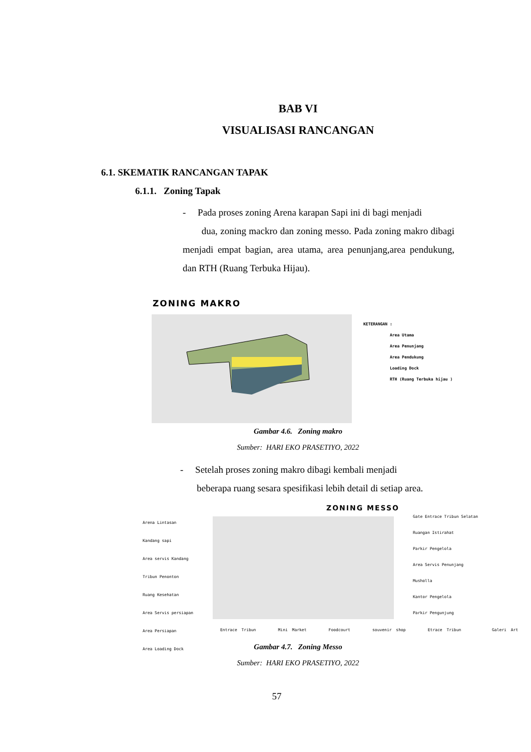BAB VI
VISUALISASI RANCANGAN
6.1. SKEMATIK RANCANGAN TAPAK
6.1.1. Zoning Tapak
- Pada proses zoning Arena karapan Sapi ini di bagi menjadi
dua, zoning mackro dan zoning messo. Pada zoning makro dibagi menjadi empat bagian, area utama, area penunjang,area pendukung, dan RTH (Ruang Terbuka Hijau).
ZONING MAKRO
KETERANGAN :
Area Utama
Area Penunjang
Area Pendukung
Loading Dock
RTH (Ruang Terbuka hijau )
Gambar 4.6. Zoning makro
Sumber: HARI EKO PRASETIYO, 2022
- Setelah proses zoning makro dibagi kembali menjadi
beberapa ruang sesara spesifikasi lebih detail di setiap area.
ZONING MESSO
Arena Lintasan
Kandang sapi
Area servis Kandang
Tribun Penonton
Ruang Kesehatan
Area Servis persiapan
Area Persiapan
Area Loading Dock
Gate Entrace Tribun Selatan
Ruangan Istirahat
Parkir Pengelola
Area Servis Penunjang
Musholla
Kantor Pengelola
Parkir Pengunjung
Entrace Tribun Mini Market Foodcourt souvenir shop Etrace Tribun Galeri Art
Gambar 4.7. Zoning Messo
Sumber: HARI EKO PRASETIYO, 2022
57